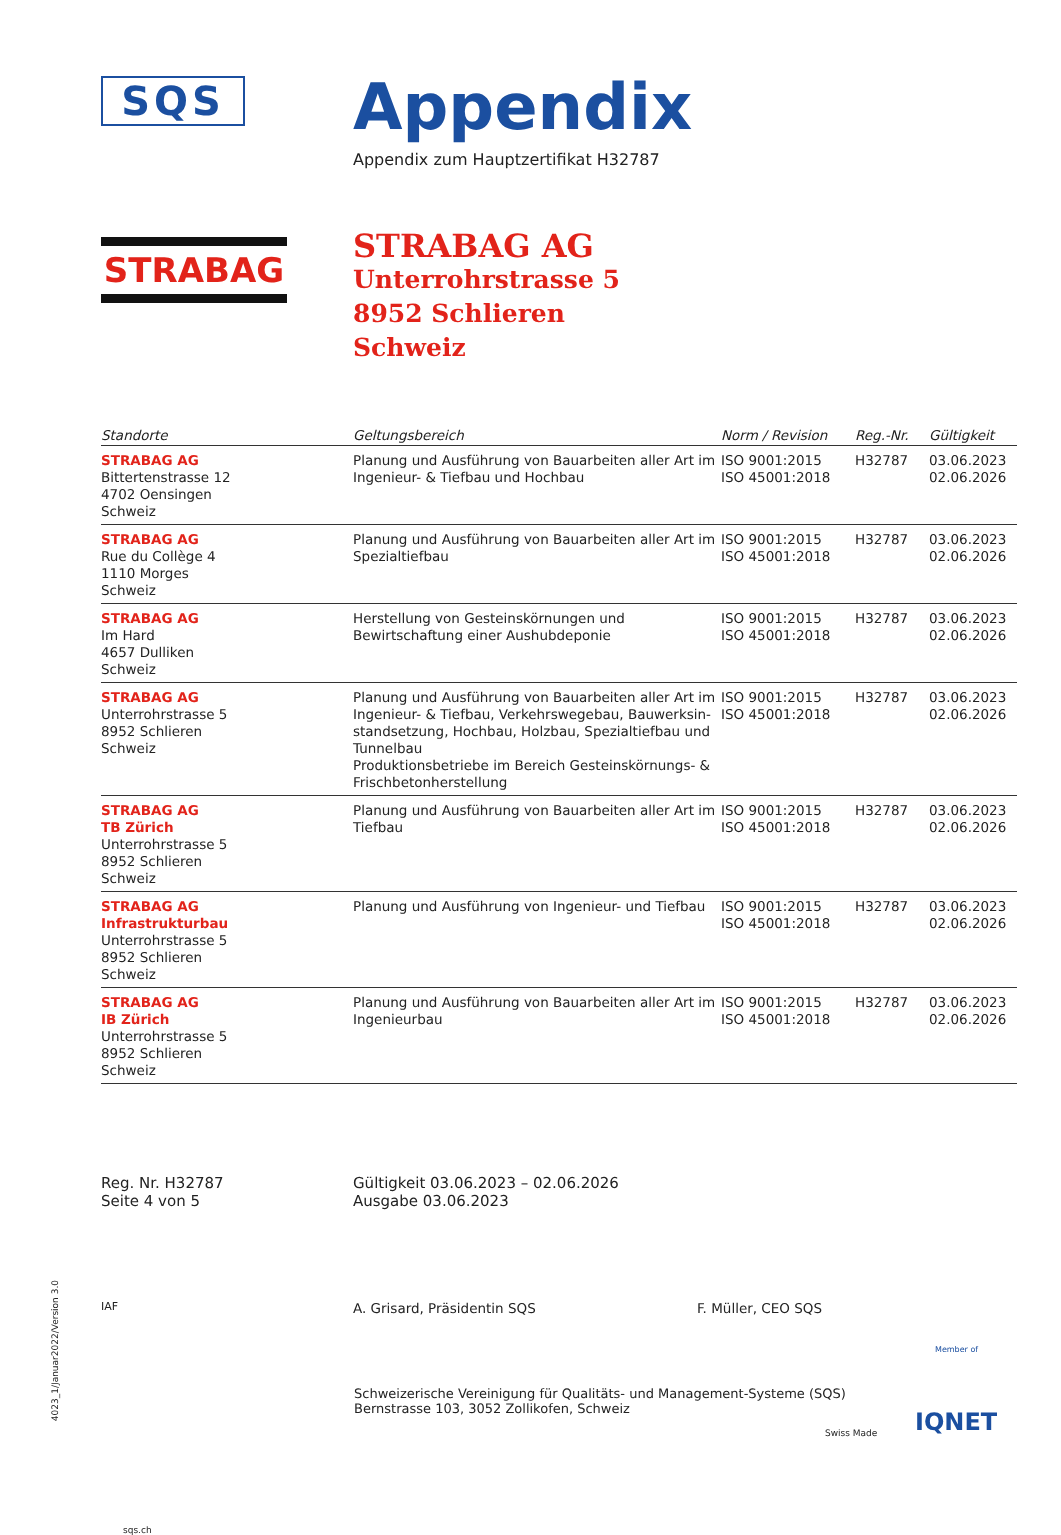SQS
Appendix
Appendix zum Hauptzertifikat H32787
STRABAG
STRABAG AG
Unterrohrstrasse 5
8952 Schlieren
Schweiz
| Standorte | Geltungsbereich | Norm / Revision | Reg.-Nr. | Gültigkeit |
| --- | --- | --- | --- | --- |
| STRABAG AG Bittertenstrasse 12 4702 Oensingen Schweiz | Planung und Ausführung von Bauarbeiten aller Art im Ingenieur- & Tiefbau und Hochbau | ISO 9001:2015 ISO 45001:2018 | H32787 | 03.06.2023 02.06.2026 |
| STRABAG AG Rue du Collège 4 1110 Morges Schweiz | Planung und Ausführung von Bauarbeiten aller Art im Spezialtiefbau | ISO 9001:2015 ISO 45001:2018 | H32787 | 03.06.2023 02.06.2026 |
| STRABAG AG Im Hard 4657 Dulliken Schweiz | Herstellung von Gesteinskörnungen und Bewirtschaftung einer Aushubdeponie | ISO 9001:2015 ISO 45001:2018 | H32787 | 03.06.2023 02.06.2026 |
| STRABAG AG Unterrohrstrasse 5 8952 Schlieren Schweiz | Planung und Ausführung von Bauarbeiten aller Art im Ingenieur- & Tiefbau, Verkehrswegebau, Bauwerksin-standsetzung, Hochbau, Holzbau, Spezialtiefbau und Tunnelbau Produktionsbetriebe im Bereich Gesteinskörnungs- & Frischbetonherstellung | ISO 9001:2015 ISO 45001:2018 | H32787 | 03.06.2023 02.06.2026 |
| STRABAG AG TB Zürich Unterrohrstrasse 5 8952 Schlieren Schweiz | Planung und Ausführung von Bauarbeiten aller Art im Tiefbau | ISO 9001:2015 ISO 45001:2018 | H32787 | 03.06.2023 02.06.2026 |
| STRABAG AG Infrastrukturbau Unterrohrstrasse 5 8952 Schlieren Schweiz | Planung und Ausführung von Ingenieur- und Tiefbau | ISO 9001:2015 ISO 45001:2018 | H32787 | 03.06.2023 02.06.2026 |
| STRABAG AG IB Zürich Unterrohrstrasse 5 8952 Schlieren Schweiz | Planung und Ausführung von Bauarbeiten aller Art im Ingenieurbau | ISO 9001:2015 ISO 45001:2018 | H32787 | 03.06.2023 02.06.2026 |
Reg. Nr. H32787
Seite 4 von 5
Gültigkeit 03.06.2023 – 02.06.2026
Ausgabe 03.06.2023
IAF
A. Grisard, Präsidentin SQS F. Müller, CEO SQS
sqs.ch
Schweizerische Vereinigung für Qualitäts- und Management-Systeme (SQS)
Bernstrasse 103, 3052 Zollikofen, Schweiz
Swiss Made
Member of
IQNET
4023_1/Januar2022/Version 3.0